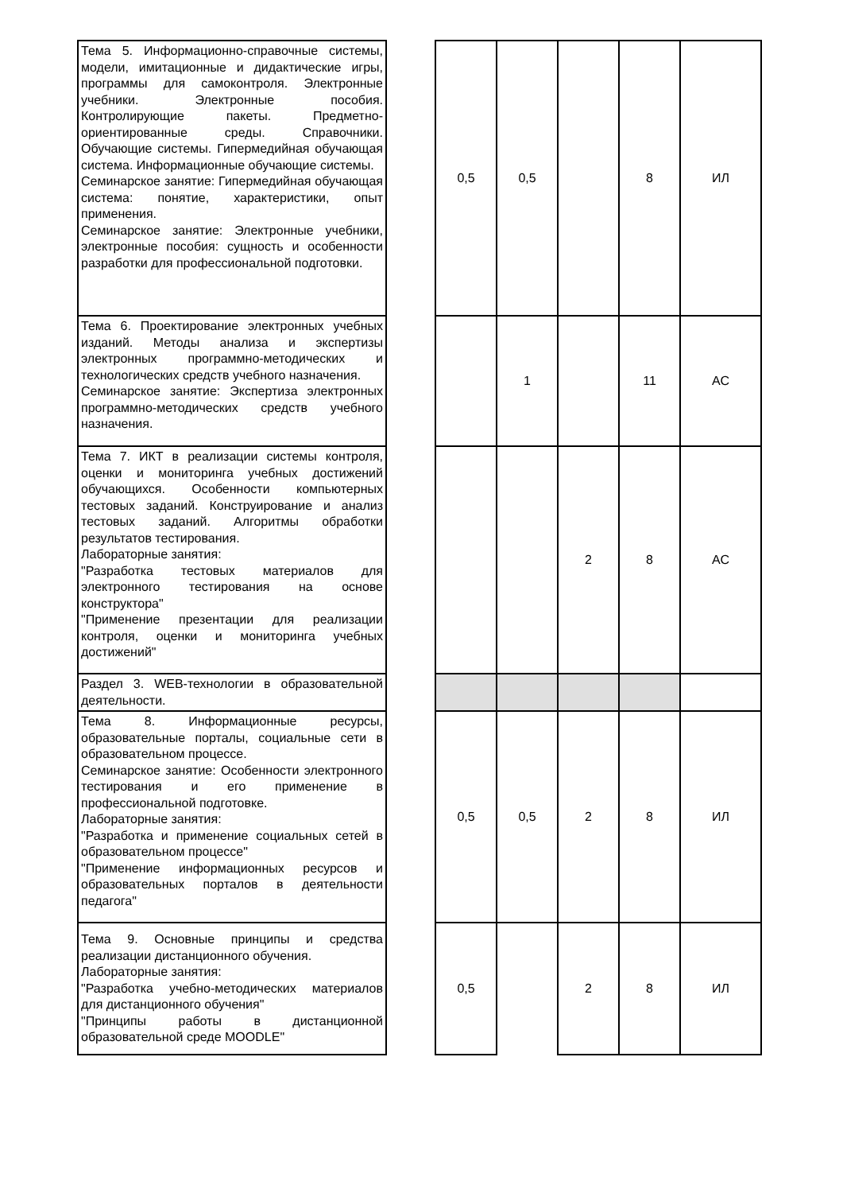| Тема 5. Информационно-справочные системы, модели, имитационные и дидактические игры, программы для самоконтроля. Электронные учебники. Электронные пособия. Контролирующие пакеты. Предметно-ориентированные среды. Справочники. Обучающие системы. Гипермедийная обучающая система. Информационные обучающие системы. Семинарское занятие: Гипермедийная обучающая система: понятие, характеристики, опыт применения. Семинарское занятие: Электронные учебники, электронные пособия: сущность и особенности разработки для профессиональной подготовки. | | 0,5 | 0,5 | | 8 | ИЛ |
| Тема 6. Проектирование электронных учебных изданий. Методы анализа и экспертизы электронных программно-методических и технологических средств учебного назначения. Семинарское занятие: Экспертиза электронных программно-методических средств учебного назначения. | | | 1 | | 11 | АС |
| Тема 7. ИКТ в реализации системы контроля, оценки и мониторинга учебных достижений обучающихся. Особенности компьютерных тестовых заданий. Конструирование и анализ тестовых заданий. Алгоритмы обработки результатов тестирования. Лабораторные занятия: "Разработка тестовых материалов для электронного тестирования на основе конструктора" "Применение презентации для реализации контроля, оценки и мониторинга учебных достижений" | | | | 2 | 8 | АС |
| Раздел 3. WEB-технологии в образовательной деятельности. | | | | | | |
| Тема 8. Информационные ресурсы, образовательные порталы, социальные сети в образовательном процессе. Семинарское занятие: Особенности электронного тестирования и его применение в профессиональной подготовке. Лабораторные занятия: "Разработка и применение социальных сетей в образовательном процессе" "Применение информационных ресурсов и образовательных порталов в деятельности педагога" | | 0,5 | 0,5 | 2 | 8 | ИЛ |
| Тема 9. Основные принципы и средства реализации дистанционного обучения. Лабораторные занятия: "Разработка учебно-методических материалов для дистанционного обучения" "Принципы работы в дистанционной образовательной среде MOODLE" | | 0,5 | | 2 | 8 | ИЛ |